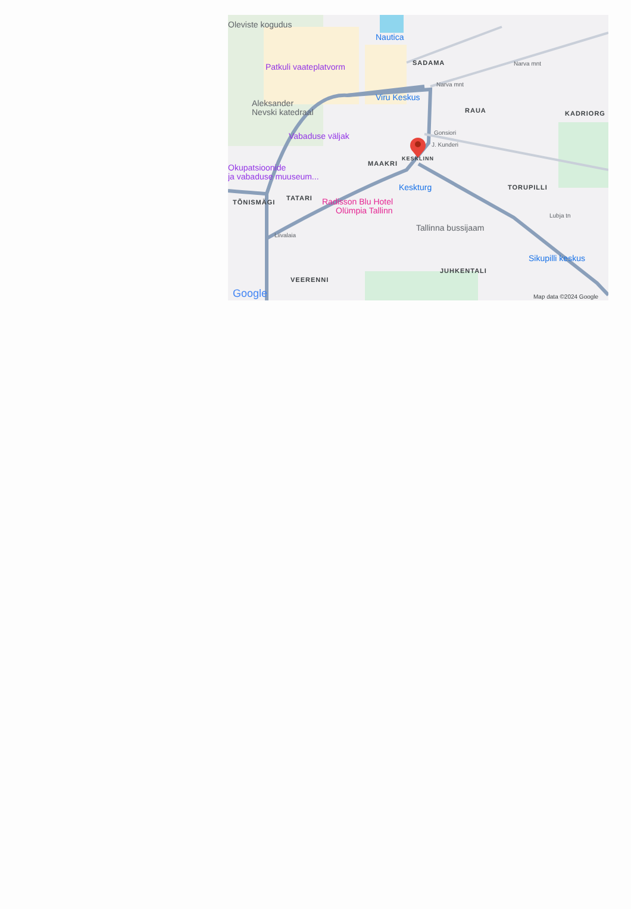Oleviste kogudus
Nautica
Patkuli vaateplatvorm
Viru Keskus
Aleksander
Nevski katedraal
Vabaduse väljak
Okupatsioonide
ja vabaduse muuseum...
Keskturg
Radisson Blu Hotel
Olümpia Tallinn
Tallinna bussijaam
Sikupilli keskus
SADAMA
RAUA
KADRIORG
MAAKRI
KESKLINN
TÕNISMÄGI
TATARI
TORUPILLI
JUHKENTALI
VEERENNI
Narva mnt
Narva mnt
Gonsiori
J. Kunderi
Liivalaia
Lubja tn
Google
Map data ©2024 Google